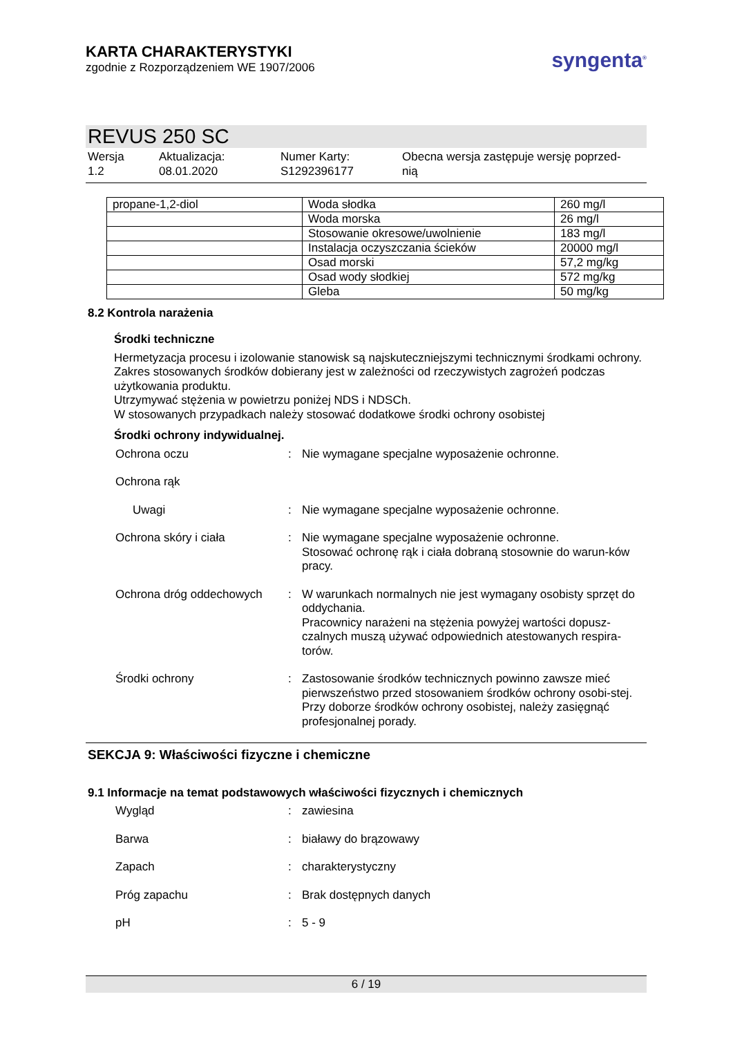KARTA CHARAKTERYSTYKI
zgodnie z Rozporządzeniem WE 1907/2006
syngenta<sup>®</sup>
REVUS 250 SC
Wersja
1.2
Aktualizacja:
08.01.2020
Numer Karty:
S1292396177
Obecna wersja zastępuje wersję poprzed-
nią
| propane-1,2-diol | Woda słodka | 260 mg/l |
| | Woda morska | 26 mg/l |
| | Stosowanie okresowe/uwolnienie | 183 mg/l |
| | Instalacja oczyszczania ścieków | 20000 mg/l |
| | Osad morski | 57,2 mg/kg |
| | Osad wody słodkiej | 572 mg/kg |
| | Gleba | 50 mg/kg |
8.2 Kontrola narażenia
Środki techniczne
Hermetyzacja procesu i izolowanie stanowisk są najskuteczniejszymi technicznymi środkami ochrony.
Zakres stosowanych środków dobierany jest w zależności od rzeczywistych zagrożeń podczas użytkowania produktu.
Utrzymywać stężenia w powietrzu poniżej NDS i NDSCh.
W stosowanych przypadkach należy stosować dodatkowe środki ochrony osobistej
Środki ochrony indywidualnej.
Ochrona oczu : Nie wymagane specjalne wyposażenie ochronne.
Ochrona rąk
Uwagi : Nie wymagane specjalne wyposażenie ochronne.
Ochrona skóry i ciała : Nie wymagane specjalne wyposażenie ochronne.
Stosować ochronę rąk i ciała dobraną stosownie do warun-ków pracy.
Ochrona dróg oddechowych : W warunkach normalnych nie jest wymagany osobisty sprzęt do oddychania.
Pracownicy narażeni na stężenia powyżej wartości dopusz-czalnych muszą używać odpowiednich atestowanych respira-torów.
Środki ochrony : Zastosowanie środków technicznych powinno zawsze mieć pierwszeństwo przed stosowaniem środków ochrony osobi-stej.
Przy doborze środków ochrony osobistej, należy zasięgnąć profesjonalnej porady.
SEKCJA 9: Właściwości fizyczne i chemiczne
9.1 Informacje na temat podstawowych właściwości fizycznych i chemicznych
Wygląd : zawiesina
Barwa : białawy do brązowawy
Zapach : charakterystyczny
Próg zapachu : Brak dostępnych danych
pH : 5 - 9
6 / 19